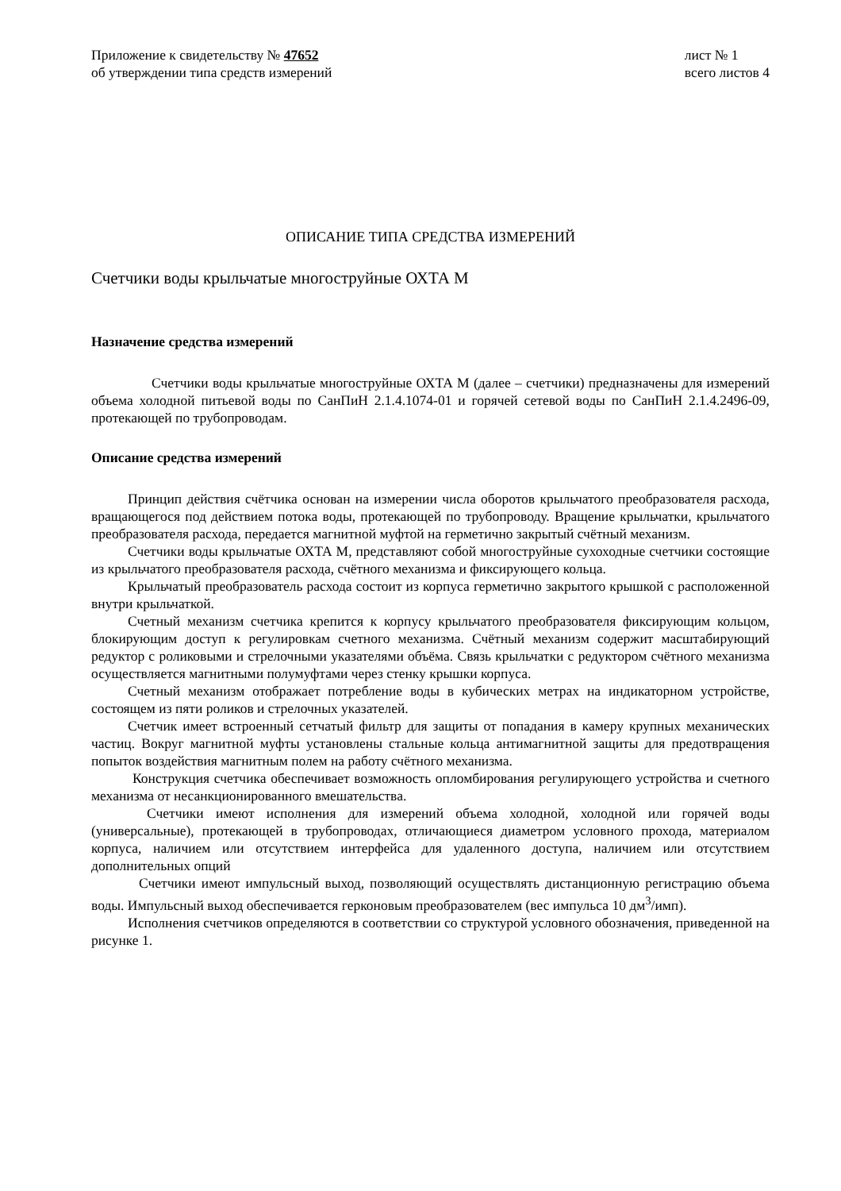Приложение к свидетельству № 47652
об утверждении типа средств измерений
лист № 1
всего листов 4
ОПИСАНИЕ ТИПА СРЕДСТВА ИЗМЕРЕНИЙ
Счетчики воды крыльчатые многоструйные ОХТА М
Назначение средства измерений
Счетчики воды крыльчатые многоструйные ОХТА М (далее – счетчики) предназначены для измерений объема холодной питьевой воды по СанПиН 2.1.4.1074-01 и горячей сетевой воды по СанПиН 2.1.4.2496-09, протекающей по трубопроводам.
Описание средства измерений
Принцип действия счётчика основан на измерении числа оборотов крыльчатого преобразователя расхода, вращающегося под действием потока воды, протекающей по трубопроводу. Вращение крыльчатки, крыльчатого преобразователя расхода, передается магнитной муфтой на герметично закрытый счётный механизм.
Счетчики воды крыльчатые ОХТА М, представляют собой многоструйные сухоходные счетчики состоящие из крыльчатого преобразователя расхода, счётного механизма и фиксирующего кольца.
Крыльчатый преобразователь расхода состоит из корпуса герметично закрытого крышкой с расположенной внутри крыльчаткой.
Счетный механизм счетчика крепится к корпусу крыльчатого преобразователя фиксирующим кольцом, блокирующим доступ к регулировкам счетного механизма. Счётный механизм содержит масштабирующий редуктор с роликовыми и стрелочными указателями объёма. Связь крыльчатки с редуктором счётного механизма осуществляется магнитными полумуфтами через стенку крышки корпуса.
Счетный механизм отображает потребление воды в кубических метрах на индикаторном устройстве, состоящем из пяти роликов и стрелочных указателей.
Счетчик имеет встроенный сетчатый фильтр для защиты от попадания в камеру крупных механических частиц. Вокруг магнитной муфты установлены стальные кольца антимагнитной защиты для предотвращения попыток воздействия магнитным полем на работу счётного механизма.
Конструкция счетчика обеспечивает возможность опломбирования регулирующего устройства и счетного механизма от несанкционированного вмешательства.
Счетчики имеют исполнения для измерений объема холодной, холодной или горячей воды (универсальные), протекающей в трубопроводах, отличающиеся диаметром условного прохода, материалом корпуса, наличием или отсутствием интерфейса для удаленного доступа, наличием или отсутствием дополнительных опций
Счетчики имеют импульсный выход, позволяющий осуществлять дистанционную регистрацию объема воды. Импульсный выход обеспечивается герконовым преобразователем (вес импульса 10 дм<sup>3</sup>/имп).
Исполнения счетчиков определяются в соответствии со структурой условного обозначения, приведенной на рисунке 1.